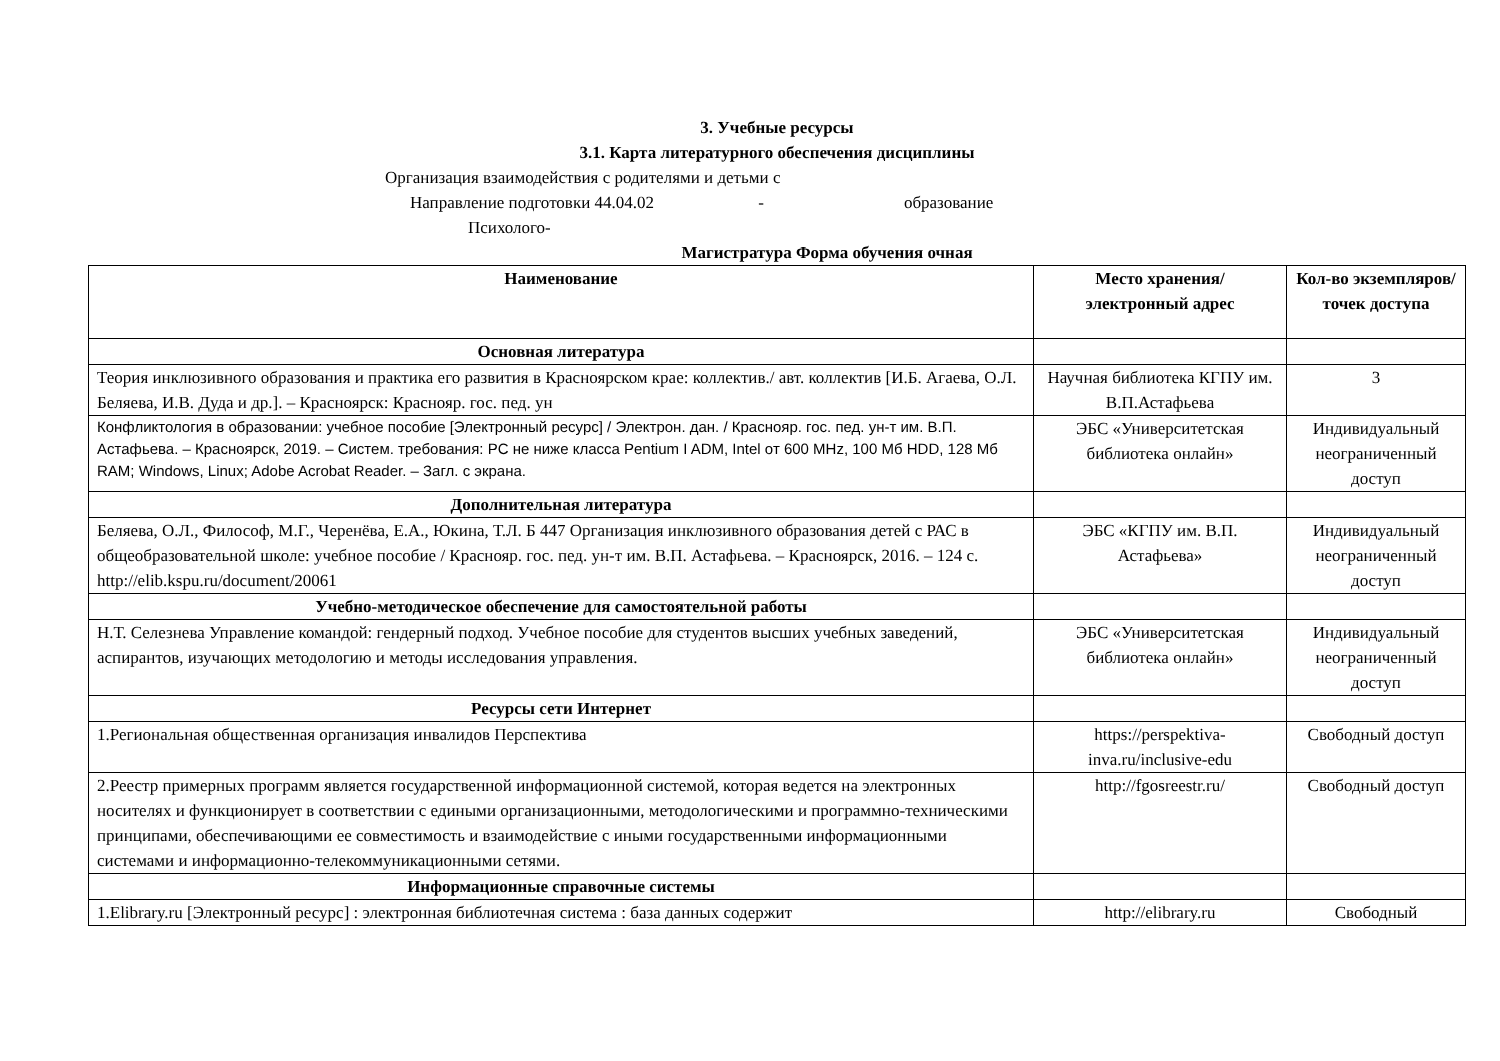3. Учебные ресурсы
3.1. Карта литературного обеспечения дисциплины
Организация взаимодействия с родителями и детьми с
Направление подготовки 44.04.02 - образование
Психолого-
Магистратура Форма обучения очная
| Наименование | Место хранения/ электронный адрес | Кол-во экземпляров/ точек доступа |
| --- | --- | --- |
| Основная литература | | |
| Теория инклюзивного образования и практика его развития в Красноярском крае: коллектив./ авт. коллектив [И.Б. Агаева, О.Л. Беляева, И.В. Дуда и др.]. – Красноярск: Краснояр. гос. пед. ун | Научная библиотека КГПУ им. В.П.Астафьева | 3 |
| Конфликтология в образовании: учебное пособие [Электронный ресурс] / Электрон. дан. / Краснояр. гос. пед. ун-т им. В.П. Астафьева. – Красноярск, 2019. – Систем. требования: PC не ниже класса Pentium I ADM, Intel от 600 MHz, 100 Мб HDD, 128 Мб RAM; Windows, Linux; Adobe Acrobat Reader. – Загл. с экрана. | ЭБС «Университетская библиотека онлайн» | Индивидуальный неограниченный доступ |
| Дополнительная литература | | |
| Беляева, О.Л., Философ, М.Г., Черенёва, Е.А., Юкина, Т.Л. Б 447 Организация инклюзивного образования детей с РАС в общеобразовательной школе: учебное пособие / Краснояр. гос. пед. ун-т им. В.П. Астафьева. – Красноярск, 2016. – 124 с. http://elib.kspu.ru/document/20061 | ЭБС «КГПУ им. В.П. Астафьева» | Индивидуальный неограниченный доступ |
| Учебно-методическое обеспечение для самостоятельной работы | | |
| Н.Т. Селезнева Управление командой: гендерный подход. Учебное пособие для студентов высших учебных заведений, аспирантов, изучающих методологию и методы исследования управления. | ЭБС «Университетская библиотека онлайн» | Индивидуальный неограниченный доступ |
| Ресурсы сети Интернет | | |
| 1.Региональная общественная организация инвалидов Перспектива | https://perspektiva-inva.ru/inclusive-edu | Свободный доступ |
| 2.Реестр примерных программ является государственной информационной системой, которая ведется на электронных носителях и функционирует в соответствии с едиными организационными, методологическими и программно-техническими принципами, обеспечивающими ее совместимость и взаимодействие с иными государственными информационными системами и информационно-телекоммуникационными сетями. | http://fgosreestr.ru/ | Свободный доступ |
| Информационные справочные системы | | |
| 1.Elibrary.ru [Электронный ресурс] : электронная библиотечная система : база данных содержит | http://elibrary.ru | Свободный |